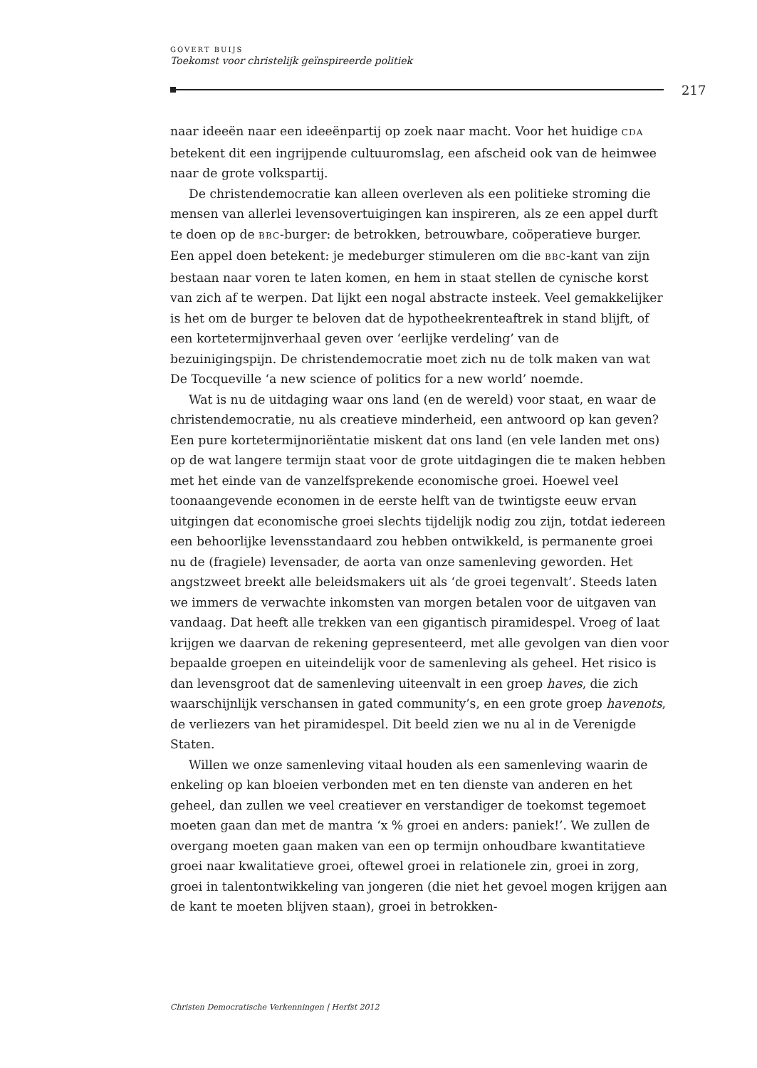GOVERT BUIJS
Toekomst voor christelijk geïnspireerde politiek
217
naar ideeën naar een ideeënpartij op zoek naar macht. Voor het huidige CDA betekent dit een ingrijpende cultuuromslag, een afscheid ook van de heimwee naar de grote volkspartij.
De christendemocratie kan alleen overleven als een politieke stroming die mensen van allerlei levensovertuigingen kan inspireren, als ze een appel durft te doen op de BBC-burger: de betrokken, betrouwbare, coöperatieve burger. Een appel doen betekent: je medeburger stimuleren om die BBC-kant van zijn bestaan naar voren te laten komen, en hem in staat stellen de cynische korst van zich af te werpen. Dat lijkt een nogal abstracte insteek. Veel gemakkelijker is het om de burger te beloven dat de hypotheekrenteaftrek in stand blijft, of een kortetermijnverhaal geven over ‘eerlijke verdeling’ van de bezuinigingspijn. De christendemocratie moet zich nu de tolk maken van wat De Tocqueville ‘a new science of politics for a new world’ noemde.
Wat is nu de uitdaging waar ons land (en de wereld) voor staat, en waar de christendemocratie, nu als creatieve minderheid, een antwoord op kan geven? Een pure kortetermijnoriëntatie miskent dat ons land (en vele landen met ons) op de wat langere termijn staat voor de grote uitdagingen die te maken hebben met het einde van de vanzelfsprekende economische groei. Hoewel veel toonaangevende economen in de eerste helft van de twintigste eeuw ervan uitgingen dat economische groei slechts tijdelijk nodig zou zijn, totdat iedereen een behoorlijke levensstandaard zou hebben ontwikkeld, is permanente groei nu de (fragiele) levensader, de aorta van onze samenleving geworden. Het angstzweet breekt alle beleidsmakers uit als ‘de groei tegenvalt’. Steeds laten we immers de verwachte inkomsten van morgen betalen voor de uitgaven van vandaag. Dat heeft alle trekken van een gigantisch piramidespel. Vroeg of laat krijgen we daarvan de rekening gepresenteerd, met alle gevolgen van dien voor bepaalde groepen en uiteindelijk voor de samenleving als geheel. Het risico is dan levensgroot dat de samenleving uiteenvalt in een groep haves, die zich waarschijnlijk verschansen in gated community’s, en een grote groep havenots, de verliezers van het piramidespel. Dit beeld zien we nu al in de Verenigde Staten.
Willen we onze samenleving vitaal houden als een samenleving waarin de enkeling op kan bloeien verbonden met en ten dienste van anderen en het geheel, dan zullen we veel creatiever en verstandiger de toekomst tegemoet moeten gaan dan met de mantra ‘x % groei en anders: paniek!’. We zullen de overgang moeten gaan maken van een op termijn onhoudbare kwantitatieve groei naar kwalitatieve groei, oftewel groei in relationele zin, groei in zorg, groei in talentontwikkeling van jongeren (die niet het gevoel mogen krijgen aan de kant te moeten blijven staan), groei in betrokken-
Christen Democratische Verkenningen | Herfst 2012